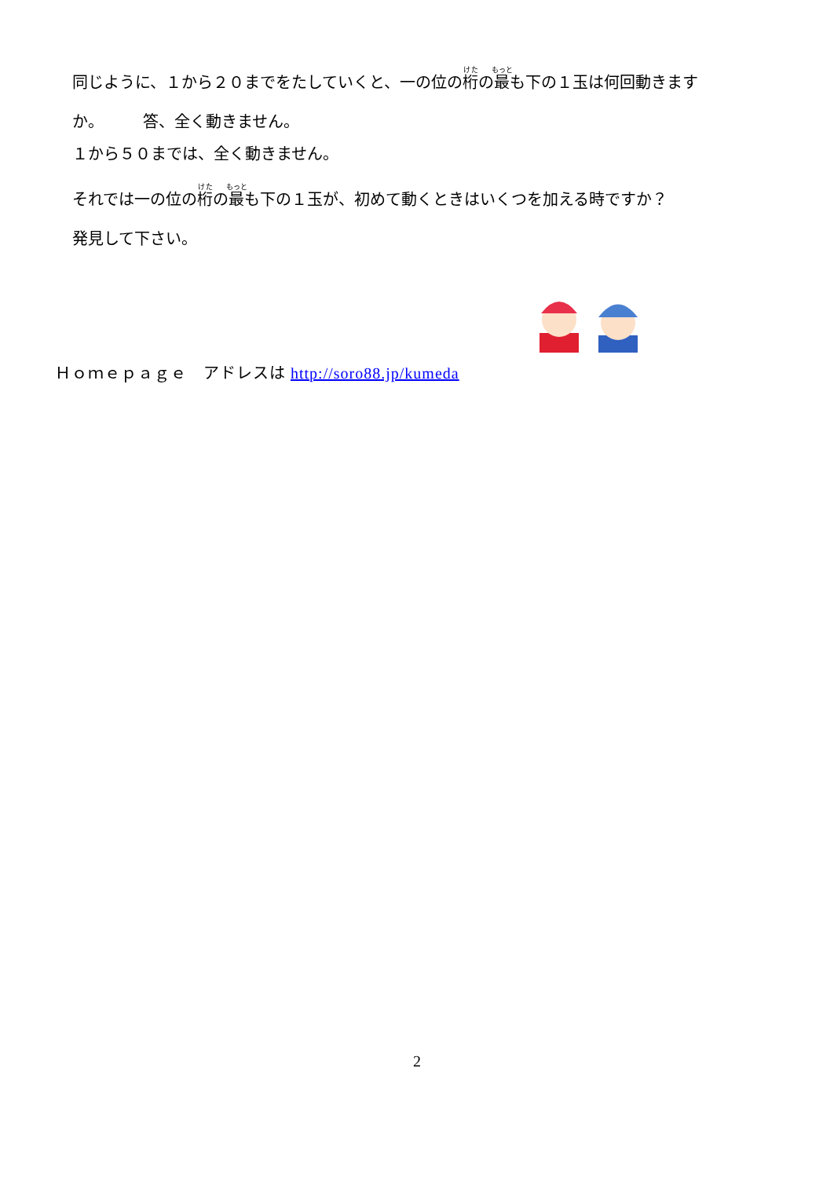同じように、１から２０までをたしていくと、一の位の桁の最も下の１玉は何回動きます
か。　　　答、全く動きません。
１から５０までは、全く動きません。
それでは一の位の桁の最も下の１玉が、初めて動くときはいくつを加える時ですか？
発見して下さい。
Ｈｏｍｅｐａｇｅ　アドレスは http://soro88.jp/kumeda
2